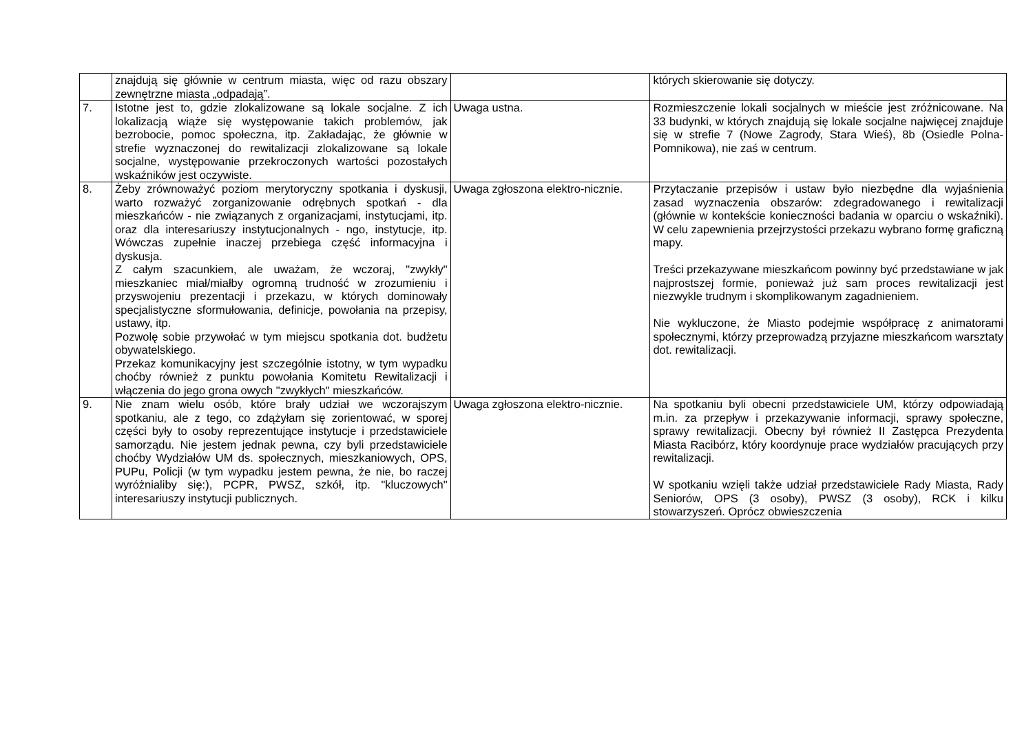| | znajdują się głównie w centrum miasta, więc od razu obszary zewnętrzne miasta „odpadają”. | | których skierowanie się dotyczy. |
| 7. | Istotne jest to, gdzie zlokalizowane są lokale socjalne. Z ich lokalizacją wiąże się występowanie takich problemów, jak bezrobocie, pomoc społeczna, itp. Zakładając, że głównie w strefie wyznaczonej do rewitalizacji zlokalizowane są lokale socjalne, występowanie przekroczonych wartości pozostałych wskaźników jest oczywiste. | Uwaga ustna. | Rozmieszczenie lokali socjalnych w mieście jest zróżnicowane. Na 33 budynki, w których znajdują się lokale socjalne najwięcej znajduje się w strefie 7 (Nowe Zagrody, Stara Wieś), 8b (Osiedle Polna-Pomnikowa), nie zaś w centrum. |
| 8. | Żeby zrównoważyć poziom merytoryczny spotkania i dyskusji, warto rozważyć zorganizowanie odrębnych spotkań - dla mieszkańców - nie związanych z organizacjami, instytucjami, itp. oraz dla interesariuszy instytucjonalnych - ngo, instytucje, itp. Wówczas zupełnie inaczej przebiega część informacyjna i dyskusja. Z całym szacunkiem, ale uważam, że wczoraj, "zwykły" mieszkaniec miał/miałby ogromną trudność w zrozumieniu i przyswojeniu prezentacji i przekazu, w których dominowały specjalistyczne sformułowania, definicje, powołania na przepisy, ustawy, itp. Pozwolę sobie przywołać w tym miejscu spotkania dot. budżetu obywatelskiego. Przekaz komunikacyjny jest szczególnie istotny, w tym wypadku choćby również z punktu powołania Komitetu Rewitalizacji i włączenia do jego grona owych "zwykłych" mieszkańców. | Uwaga zgłoszona elektro-nicznie. | Przytaczanie przepisów i ustaw było niezbędne dla wyjaśnienia zasad wyznaczenia obszarów: zdegradowanego i rewitalizacji (głównie w kontekście konieczności badania w oparciu o wskaźniki). W celu zapewnienia przejrzystości przekazu wybrano formę graficzną mapy. Treści przekazywane mieszkańcom powinny być przedstawiane w jak najprostszej formie, ponieważ już sam proces rewitalizacji jest niezwykle trudnym i skomplikowanym zagadnieniem. Nie wykluczone, że Miasto podejmie współpracę z animatorami społecznymi, którzy przeprowadzą przyjazne mieszkańcom warsztaty dot. rewitalizacji. |
| 9. | Nie znam wielu osób, które brały udział we wczorajszym spotkaniu, ale z tego, co zdążyłam się zorientować, w sporej części były to osoby reprezentujące instytucje i przedstawiciele samorządu. Nie jestem jednak pewna, czy byli przedstawiciele choćby Wydziałów UM ds. społecznych, mieszkaniowych, OPS, PUPu, Policji (w tym wypadku jestem pewna, że nie, bo raczej wyróżnialiby się:), PCPR, PWSZ, szkół, itp. "kluczowych" interesariuszy instytucji publicznych. | Uwaga zgłoszona elektro-nicznie. | Na spotkaniu byli obecni przedstawiciele UM, którzy odpowiadają m.in. za przepływ i przekazywanie informacji, sprawy społeczne, sprawy rewitalizacji. Obecny był również II Zastępca Prezydenta Miasta Racibórz, który koordynuje prace wydziałów pracujących przy rewitalizacji. W spotkaniu wzięli także udział przedstawiciele Rady Miasta, Rady Seniorów, OPS (3 osoby), PWSZ (3 osoby), RCK i kilku stowarzyszeń. Oprócz obwieszczenia |